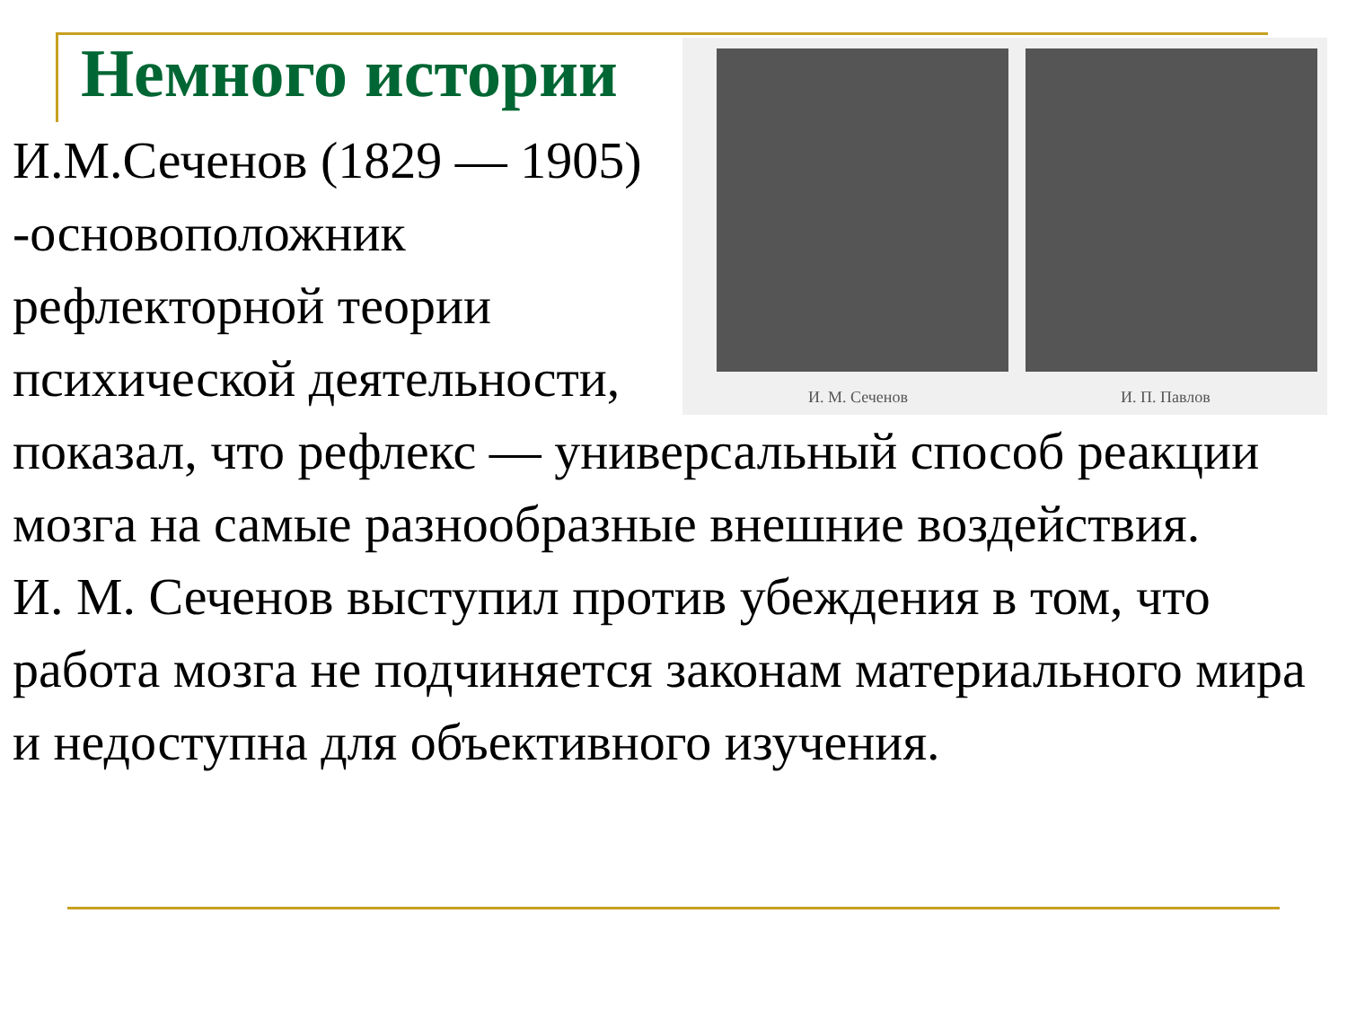Немного истории
И. М. Сеченов И. П. Павлов
И.М.Сеченов (1829 — 1905) -основоположник рефлекторной теории психической деятельности,
показал, что рефлекс — универсальный способ реакции мозга на самые разнообразные внешние воздействия.
И. М. Сеченов выступил против убеждения в том, что работа мозга не подчиняется законам материального мира и недоступна для объективного изучения.